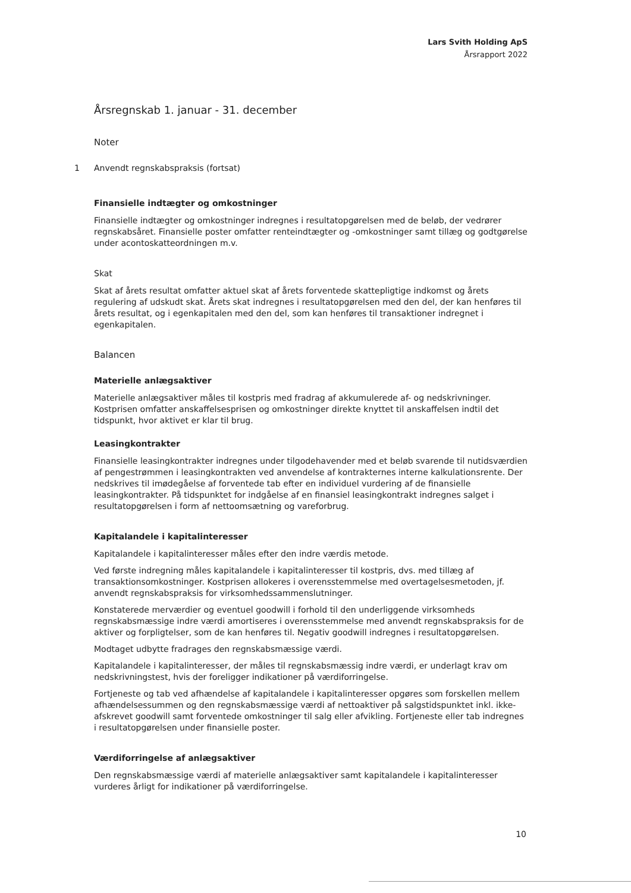Lars Svith Holding ApS
Årsrapport 2022
Årsregnskab 1. januar - 31. december
Noter
1 Anvendt regnskabspraksis (fortsat)
Finansielle indtægter og omkostninger
Finansielle indtægter og omkostninger indregnes i resultatopgørelsen med de beløb, der vedrører regnskabsåret. Finansielle poster omfatter renteindtægter og -omkostninger samt tillæg og godtgørelse under acontoskatteordningen m.v.
Skat
Skat af årets resultat omfatter aktuel skat af årets forventede skattepligtige indkomst og årets regulering af udskudt skat. Årets skat indregnes i resultatopgørelsen med den del, der kan henføres til årets resultat, og i egenkapitalen med den del, som kan henføres til transaktioner indregnet i egenkapitalen.
Balancen
Materielle anlægsaktiver
Materielle anlægsaktiver måles til kostpris med fradrag af akkumulerede af- og nedskrivninger. Kostprisen omfatter anskaffelsesprisen og omkostninger direkte knyttet til anskaffelsen indtil det tidspunkt, hvor aktivet er klar til brug.
Leasingkontrakter
Finansielle leasingkontrakter indregnes under tilgodehavender med et beløb svarende til nutidsværdien af pengestrømmen i leasingkontrakten ved anvendelse af kontrakternes interne kalkulationsrente. Der nedskrives til imødegåelse af forventede tab efter en individuel vurdering af de finansielle leasingkontrakter. På tidspunktet for indgåelse af en finansiel leasingkontrakt indregnes salget i resultatopgørelsen i form af nettoomsætning og vareforbrug.
Kapitalandele i kapitalinteresser
Kapitalandele i kapitalinteresser måles efter den indre værdis metode.
Ved første indregning måles kapitalandele i kapitalinteresser til kostpris, dvs. med tillæg af transaktionsomkostninger. Kostprisen allokeres i overensstemmelse med overtagelsesmetoden, jf. anvendt regnskabspraksis for virksomhedssammenslutninger.
Konstaterede merværdier og eventuel goodwill i forhold til den underliggende virksomheds regnskabsmæssige indre værdi amortiseres i overensstemmelse med anvendt regnskabspraksis for de aktiver og forpligtelser, som de kan henføres til. Negativ goodwill indregnes i resultatopgørelsen.
Modtaget udbytte fradrages den regnskabsmæssige værdi.
Kapitalandele i kapitalinteresser, der måles til regnskabsmæssig indre værdi, er underlagt krav om nedskrivningstest, hvis der foreligger indikationer på værdiforringelse.
Fortjeneste og tab ved afhændelse af kapitalandele i kapitalinteresser opgøres som forskellen mellem afhændelsessummen og den regnskabsmæssige værdi af nettoaktiver på salgstidspunktet inkl. ikke-afskrevet goodwill samt forventede omkostninger til salg eller afvikling. Fortjeneste eller tab indregnes i resultatopgørelsen under finansielle poster.
Værdiforringelse af anlægsaktiver
Den regnskabsmæssige værdi af materielle anlægsaktiver samt kapitalandele i kapitalinteresser vurderes årligt for indikationer på værdiforringelse.
10